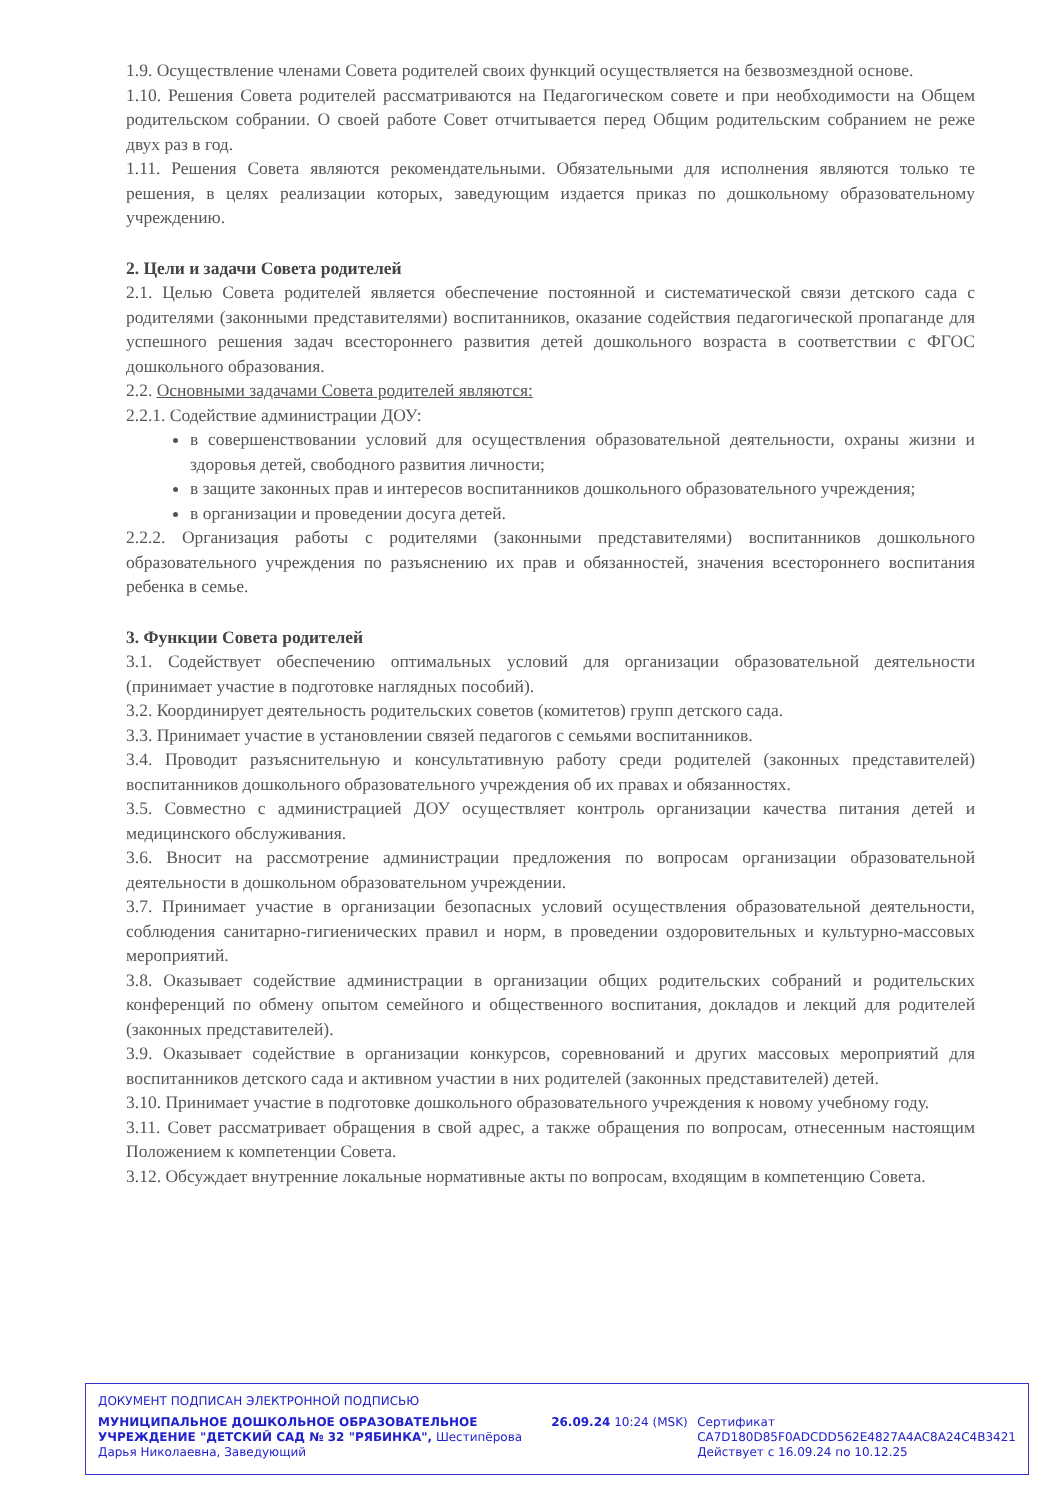1.9. Осуществление членами Совета родителей своих функций осуществляется на безвозмездной основе.
1.10. Решения Совета родителей рассматриваются на Педагогическом совете и при необходимости на Общем родительском собрании. О своей работе Совет отчитывается перед Общим родительским собранием не реже двух раз в год.
1.11. Решения Совета являются рекомендательными. Обязательными для исполнения являются только те решения, в целях реализации которых, заведующим издается приказ по дошкольному образовательному учреждению.
2. Цели и задачи Совета родителей
2.1. Целью Совета родителей является обеспечение постоянной и систематической связи детского сада с родителями (законными представителями) воспитанников, оказание содействия педагогической пропаганде для успешного решения задач всестороннего развития детей дошкольного возраста в соответствии с ФГОС дошкольного образования.
2.2. Основными задачами Совета родителей являются:
2.2.1. Содействие администрации ДОУ:
в совершенствовании условий для осуществления образовательной деятельности, охраны жизни и здоровья детей, свободного развития личности;
в защите законных прав и интересов воспитанников дошкольного образовательного учреждения;
в организации и проведении досуга детей.
2.2.2. Организация работы с родителями (законными представителями) воспитанников дошкольного образовательного учреждения по разъяснению их прав и обязанностей, значения всестороннего воспитания ребенка в семье.
3. Функции Совета родителей
3.1. Содействует обеспечению оптимальных условий для организации образовательной деятельности (принимает участие в подготовке наглядных пособий).
3.2. Координирует деятельность родительских советов (комитетов) групп детского сада.
3.3. Принимает участие в установлении связей педагогов с семьями воспитанников.
3.4. Проводит разъяснительную и консультативную работу среди родителей (законных представителей) воспитанников дошкольного образовательного учреждения об их правах и обязанностях.
3.5. Совместно с администрацией ДОУ осуществляет контроль организации качества питания детей и медицинского обслуживания.
3.6. Вносит на рассмотрение администрации предложения по вопросам организации образовательной деятельности в дошкольном образовательном учреждении.
3.7. Принимает участие в организации безопасных условий осуществления образовательной деятельности, соблюдения санитарно-гигиенических правил и норм, в проведении оздоровительных и культурно-массовых мероприятий.
3.8. Оказывает содействие администрации в организации общих родительских собраний и родительских конференций по обмену опытом семейного и общественного воспитания, докладов и лекций для родителей (законных представителей).
3.9. Оказывает содействие в организации конкурсов, соревнований и других массовых мероприятий для воспитанников детского сада и активном участии в них родителей (законных представителей) детей.
3.10. Принимает участие в подготовке дошкольного образовательного учреждения к новому учебному году.
3.11. Совет рассматривает обращения в свой адрес, а также обращения по вопросам, отнесенным настоящим Положением к компетенции Совета.
3.12. Обсуждает внутренние локальные нормативные акты по вопросам, входящим в компетенцию Совета.
ДОКУМЕНТ ПОДПИСАН ЭЛЕКТРОННОЙ ПОДПИСЬЮ
МУНИЦИПАЛЬНОЕ ДОШКОЛЬНОЕ ОБРАЗОВАТЕЛЬНОЕ УЧРЕЖДЕНИЕ "ДЕТСКИЙ САД № 32 "РЯБИНКА", Шестипёрова Дарья Николаевна, Заведующий
26.09.24 10:24 (MSK) Сертификат
CA7D180D85F0ADCDD562E4827A4AC8A24C4B3421
Действует с 16.09.24 по 10.12.25